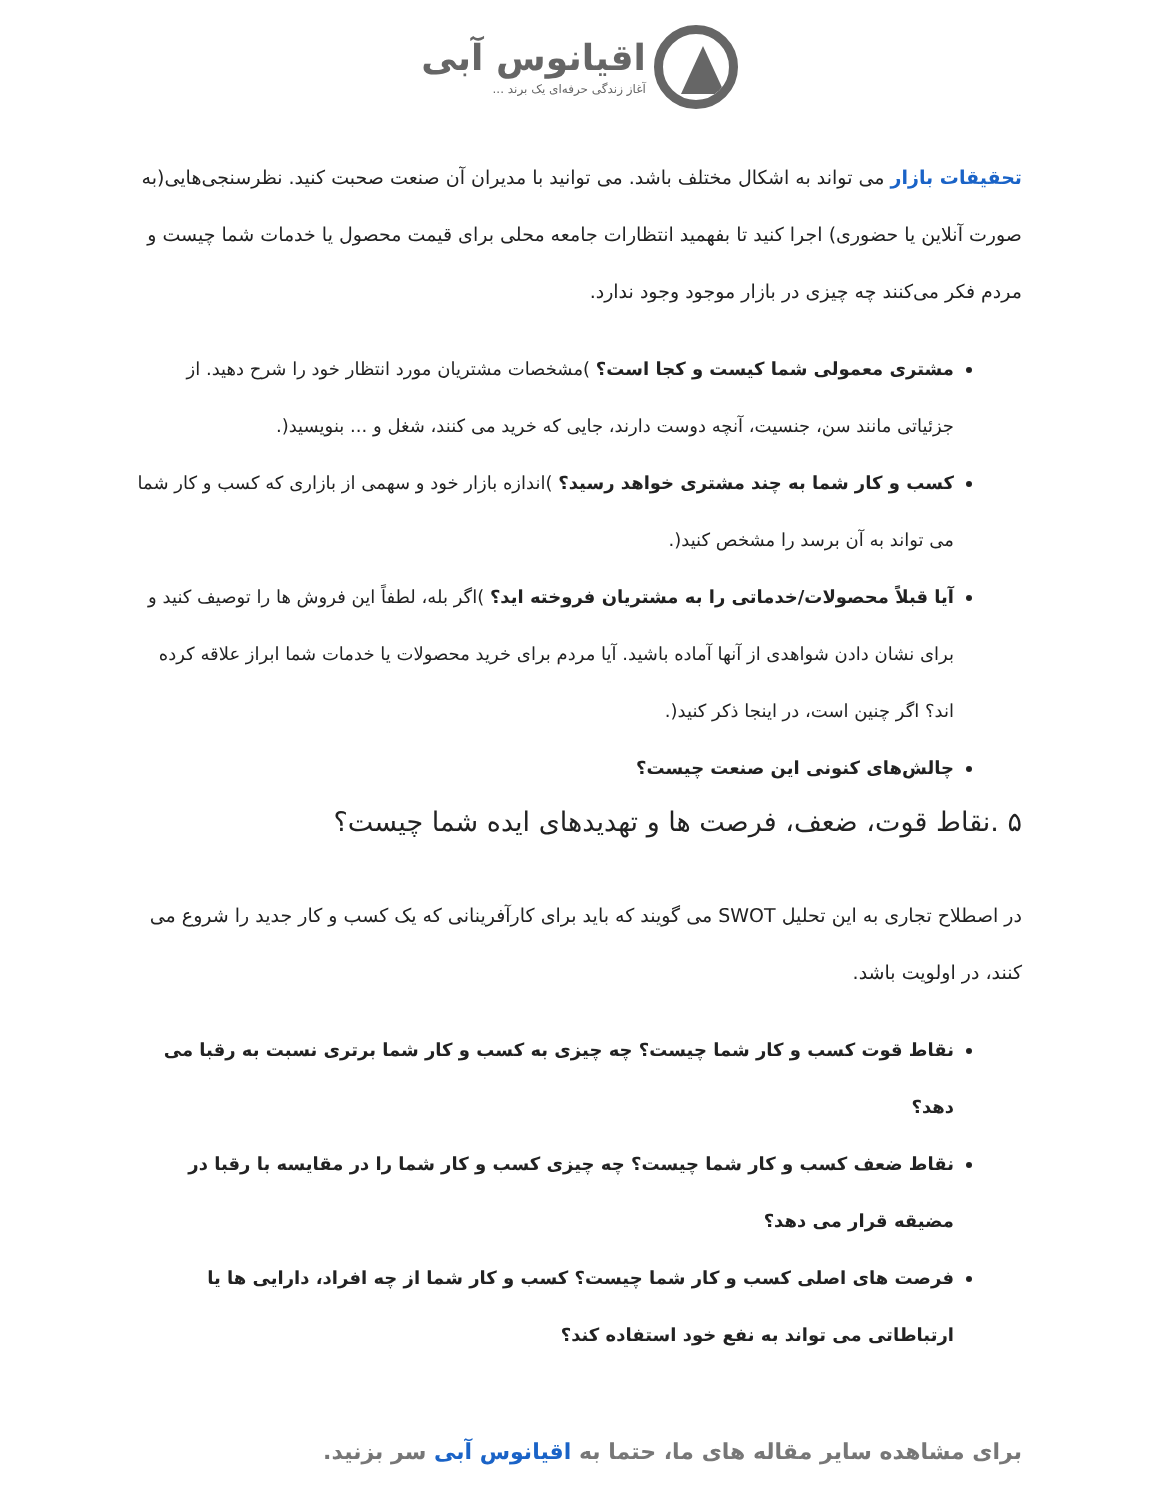اقیانوس آبی
آغاز زندگی حرفه‌ای یک برند ...
تحقیقات بازار می تواند به اشکال مختلف باشد. می توانید با مدیران آن صنعت صحبت کنید. نظرسنجی‌هایی(به صورت آنلاین یا حضوری) اجرا کنید تا بفهمید انتظارات جامعه محلی برای قیمت محصول یا خدمات شما چیست و مردم فکر می‌کنند چه چیزی در بازار موجود وجود ندارد.
مشتری معمولی شما کیست و کجا است؟ )مشخصات مشتریان مورد انتظار خود را شرح دهید. از جزئیاتی مانند سن، جنسیت، آنچه دوست دارند، جایی که خرید می کنند، شغل و ... بنویسید(.
کسب و کار شما به چند مشتری خواهد رسید؟ )اندازه بازار خود و سهمی از بازاری که کسب و کار شما می تواند به آن برسد را مشخص کنید(.
آیا قبلاً محصولات/خدماتی را به مشتریان فروخته اید؟ )اگر بله، لطفاً این فروش ها را توصیف کنید و برای نشان دادن شواهدی از آنها آماده باشید. آیا مردم برای خرید محصولات یا خدمات شما ابراز علاقه کرده اند؟ اگر چنین است، در اینجا ذکر کنید(.
چالش‌های کنونی این صنعت چیست؟
۵ .نقاط قوت، ضعف، فرصت ها و تهدیدهای ایده شما چیست؟
در اصطلاح تجاری به این تحلیل SWOT می گویند که باید برای کارآفرینانی که یک کسب و کار جدید را شروع می کنند، در اولویت باشد.
نقاط قوت کسب و کار شما چیست؟ چه چیزی به کسب و کار شما برتری نسبت به رقبا می دهد؟
نقاط ضعف کسب و کار شما چیست؟ چه چیزی کسب و کار شما را در مقایسه با رقبا در مضیقه قرار می دهد؟
فرصت های اصلی کسب و کار شما چیست؟ کسب و کار شما از چه افراد، دارایی ها یا ارتباطاتی می تواند به نفع خود استفاده کند؟
برای مشاهده سایر مقاله های ما، حتما به اقیانوس آبی سر بزنید.